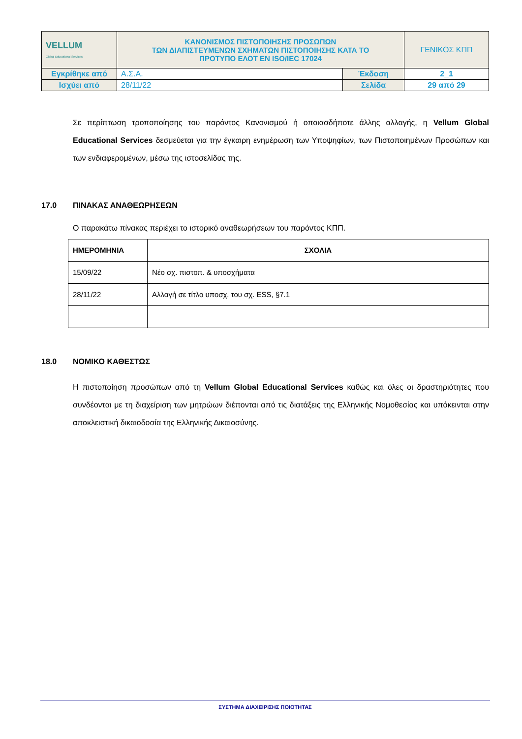| VELLUM Global Educational Services | ΚΑΝΟΝΙΣΜΟΣ ΠΙΣΤΟΠΟΙΗΣΗΣ ΠΡΟΣΩΠΩΝ ΤΩΝ ΔΙΑΠΙΣΤΕΥΜΕΝΩΝ ΣΧΗΜΑΤΩΝ ΠΙΣΤΟΠΟΙΗΣΗΣ ΚΑΤΑ ΤΟ ΠΡΟΤΥΠΟ ΕΛΟΤ ΕΝ ISO/IEC 17024 | | ΓΕΝΙΚΟΣ ΚΠΠ |
| Εγκρίθηκε από | Α.Σ.Α. | Έκδοση | 2_1 |
| Ισχύει από | 28/11/22 | Σελίδα | 29 από 29 |
Σε περίπτωση τροποποίησης του παρόντος Κανονισμού ή οποιασδήποτε άλλης αλλαγής, η Vellum Global Educational Services δεσμεύεται για την έγκαιρη ενημέρωση των Υποψηφίων, των Πιστοποιημένων Προσώπων και των ενδιαφερομένων, μέσω της ιστοσελίδας της.
17.0 ΠΙΝΑΚΑΣ ΑΝΑΘΕΩΡΗΣΕΩΝ
Ο παρακάτω πίνακας περιέχει το ιστορικό αναθεωρήσεων του παρόντος ΚΠΠ.
| ΗΜΕΡΟΜΗΝΙΑ | ΣΧΟΛΙΑ |
| --- | --- |
| 15/09/22 | Νέο σχ. πιστοπ. & υποσχήματα |
| 28/11/22 | Αλλαγή σε τίτλο υποσχ. του σχ. ESS, §7.1 |
18.0 ΝΟΜΙΚΟ ΚΑΘΕΣΤΩΣ
Η πιστοποίηση προσώπων από τη Vellum Global Educational Services καθώς και όλες οι δραστηριότητες που συνδέονται με τη διαχείριση των μητρώων διέπονται από τις διατάξεις της Ελληνικής Νομοθεσίας και υπόκεινται στην αποκλειστική δικαιοδοσία της Ελληνικής Δικαιοσύνης.
ΣΥΣΤΗΜΑ ΔΙΑΧΕΙΡΙΣΗΣ ΠΟΙΟΤΗΤΑΣ